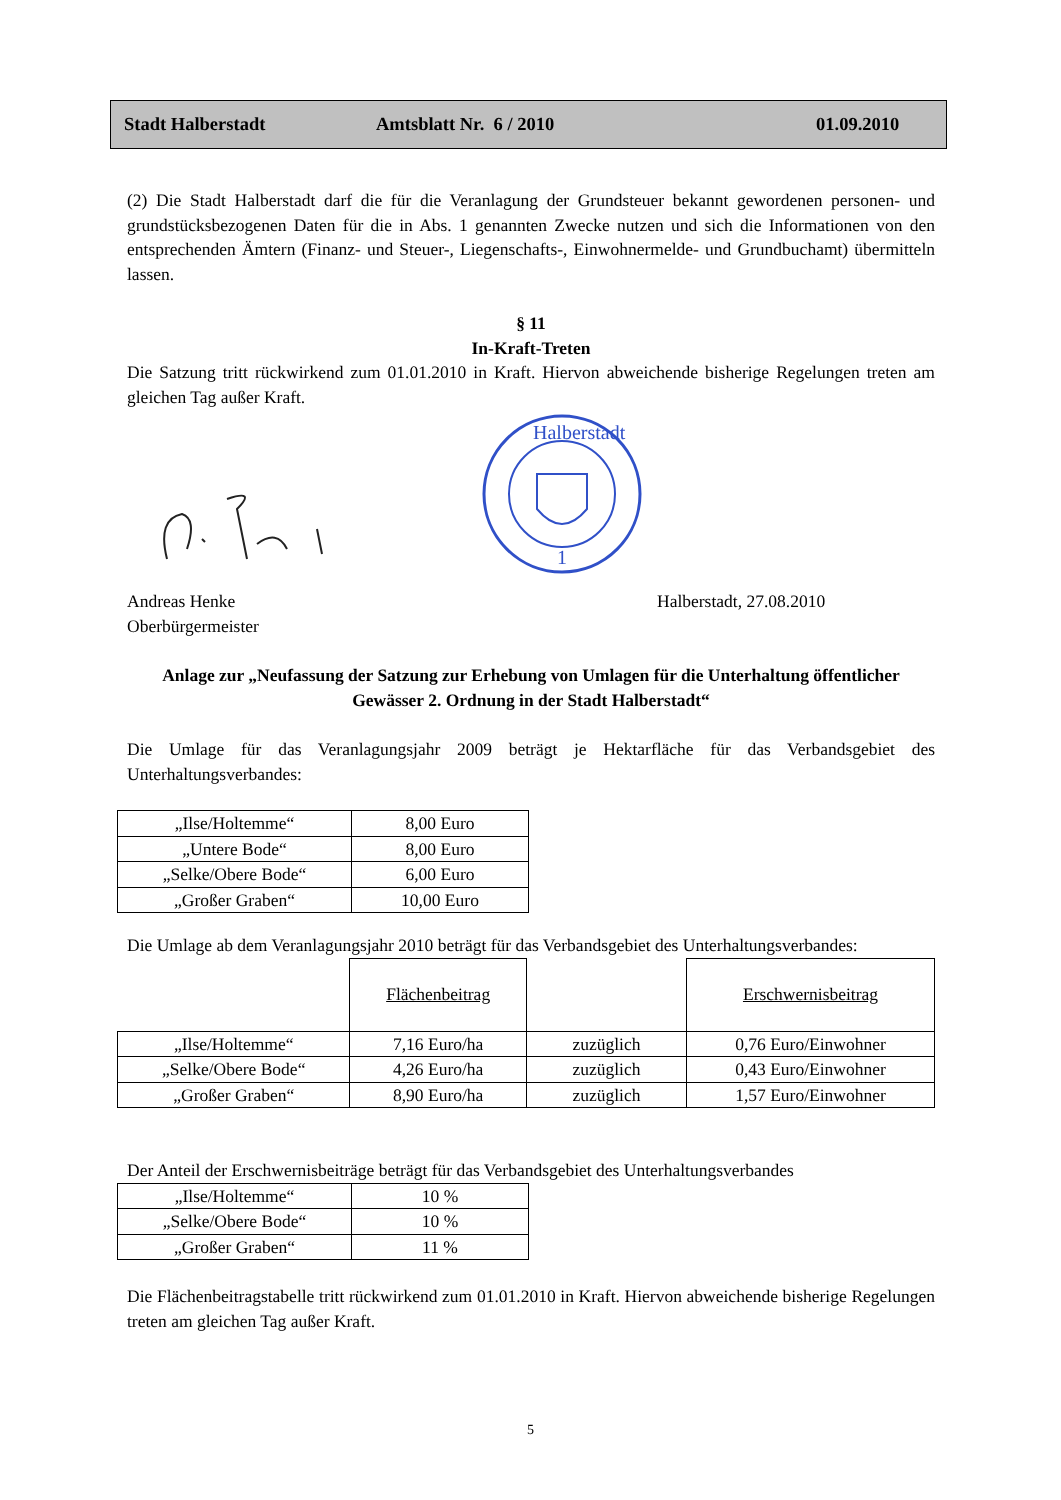Stadt Halberstadt Amtsblatt Nr. 6 / 2010 01.09.2010
(2) Die Stadt Halberstadt darf die für die Veranlagung der Grundsteuer bekannt gewordenen personen- und grundstücksbezogenen Daten für die in Abs. 1 genannten Zwecke nutzen und sich die Informationen von den entsprechenden Ämtern (Finanz- und Steuer-, Liegenschafts-, Einwohnermelde- und Grundbuchamt) übermitteln lassen.
§ 11
In-Kraft-Treten
Die Satzung tritt rückwirkend zum 01.01.2010 in Kraft. Hiervon abweichende bisherige Regelungen treten am gleichen Tag außer Kraft.
Halberstadt
1
Andreas Henke
Oberbürgermeister Halberstadt, 27.08.2010
Anlage zur „Neufassung der Satzung zur Erhebung von Umlagen für die Unterhaltung öffentlicher Gewässer 2. Ordnung in der Stadt Halberstadt“
Die Umlage für das Veranlagungsjahr 2009 beträgt je Hektarfläche für das Verbandsgebiet des Unterhaltungsverbandes:
| „Ilse/Holtemme“ | 8,00 Euro |
| „Untere Bode“ | 8,00 Euro |
| „Selke/Obere Bode“ | 6,00 Euro |
| „Großer Graben“ | 10,00 Euro |
Die Umlage ab dem Veranlagungsjahr 2010 beträgt für das Verbandsgebiet des Unterhaltungsverbandes:
| | Flächenbeitrag | | Erschwernisbeitrag |
| „Ilse/Holtemme“ | 7,16 Euro/ha | zuzüglich | 0,76 Euro/Einwohner |
| „Selke/Obere Bode“ | 4,26 Euro/ha | zuzüglich | 0,43 Euro/Einwohner |
| „Großer Graben“ | 8,90 Euro/ha | zuzüglich | 1,57 Euro/Einwohner |
Der Anteil der Erschwernisbeiträge beträgt für das Verbandsgebiet des Unterhaltungsverbandes
| „Ilse/Holtemme“ | 10 % |
| „Selke/Obere Bode“ | 10 % |
| „Großer Graben“ | 11 % |
Die Flächenbeitragstabelle tritt rückwirkend zum 01.01.2010 in Kraft. Hiervon abweichende bisherige Regelungen treten am gleichen Tag außer Kraft.
5